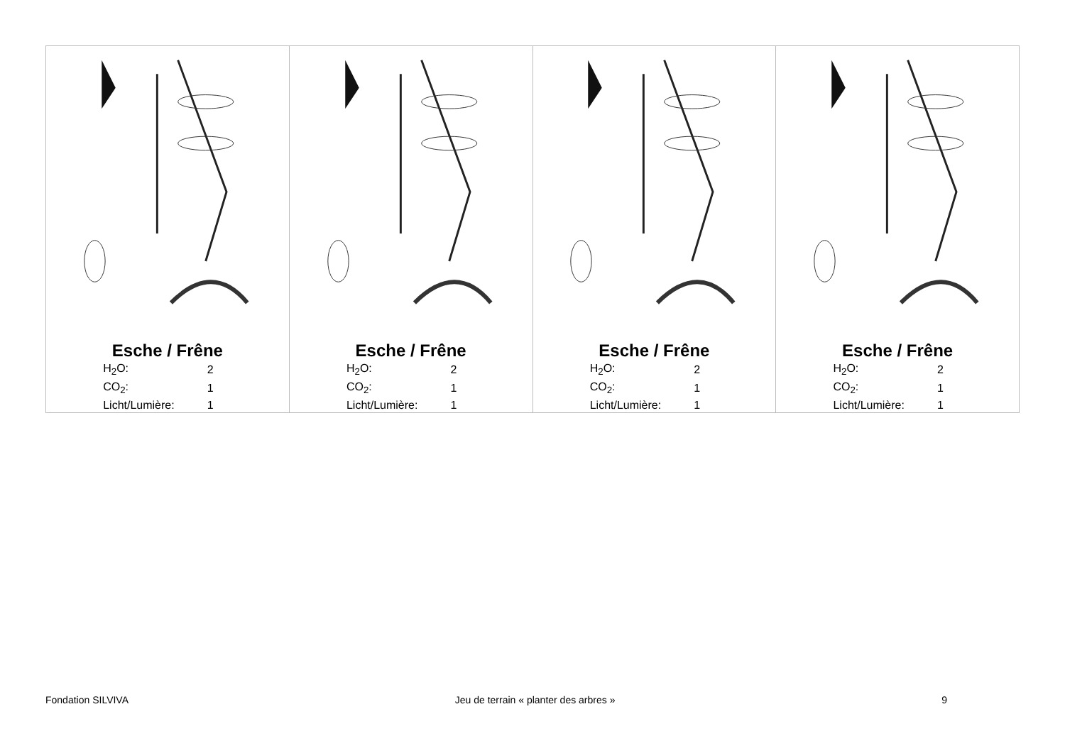Esche / Frêne
| H<sub>2</sub>O: | 2 |
| CO<sub>2</sub>: | 1 |
| Licht/Lumière: | 1 |
Esche / Frêne
| H<sub>2</sub>O: | 2 |
| CO<sub>2</sub>: | 1 |
| Licht/Lumière: | 1 |
Esche / Frêne
| H<sub>2</sub>O: | 2 |
| CO<sub>2</sub>: | 1 |
| Licht/Lumière: | 1 |
Esche / Frêne
| H<sub>2</sub>O: | 2 |
| CO<sub>2</sub>: | 1 |
| Licht/Lumière: | 1 |
Fondation SILVIVA Jeu de terrain « planter des arbres » 9